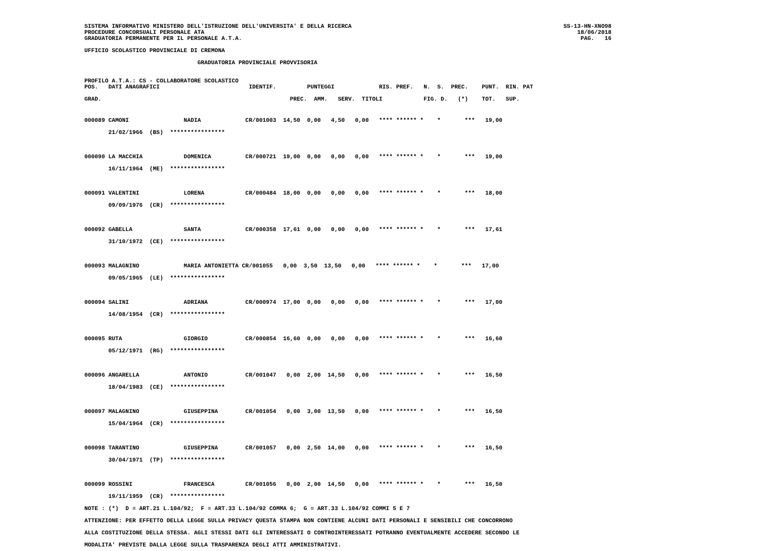SISTEMA INFORMATIVO MINISTERO DELL'ISTRUZIONE DELL'UNIVERSITA' E DELLA RICERCA
PROCEDURE CONCORSUALI PERSONALE ATA
GRADUATORIA PERMANENTE PER IL PERSONALE A.T.A.
SS-13-HN-XNO98
18/06/2018
PAG.   16
UFFICIO SCOLASTICO PROVINCIALE DI CREMONA
                                 GRADUATORIA PROVINCIALE PROVVISORIA
PROFILO A.T.A.: CS - COLLABORATORE SCOLASTICO
POS.   DATI ANAGRAFICI                          IDENTIF.         PUNTEGGI             RIS. PREF.   N.  S.  PREC.    PUNT.  RIN. PAT

GRAD.                                                       PREC.  AMM.   SERV.  TITOLI            FIG. D.   (*)    TOT.   SUP.
000089 CAMONI                NADIA             CR/001003  14,50  0,00   4,50   0,00   **** ****** *    *       ***   19,00
       21/02/1966  (BS)  ****************

000090 LA MACCHIA            DOMENICA          CR/000721  19,00  0,00   0,00   0,00   **** ****** *    *       ***   19,00
       16/11/1964  (ME)  ****************

000091 VALENTINI             LORENA            CR/000484  18,00  0,00   0,00   0,00   **** ****** *    *       ***   18,00
       09/09/1976  (CR)  ****************

000092 GABELLA               SANTA             CR/000358  17,61  0,00   0,00   0,00   **** ****** *    *       ***   17,61
       31/10/1972  (CE)  ****************

000093 MALAGNINO             MARIA ANTONIETTA CR/001055   0,00  3,50  13,50   0,00   **** ****** *    *       ***   17,00
       09/05/1965  (LE)  ****************

000094 SALINI                ADRIANA           CR/000974  17,00  0,00   0,00   0,00   **** ****** *    *       ***   17,00
       14/08/1954  (CR)  ****************

000095 RUTA                  GIORGIO           CR/000854  16,60  0,00   0,00   0,00   **** ****** *    *       ***   16,60
       05/12/1971  (RG)  ****************

000096 ANGARELLA             ANTONIO           CR/001047   0,00  2,00  14,50   0,00   **** ****** *    *       ***   16,50
       18/04/1983  (CE)  ****************

000097 MALAGNINO             GIUSEPPINA        CR/001054   0,00  3,00  13,50   0,00   **** ****** *    *       ***   16,50
       15/04/1964  (CR)  ****************

000098 TARANTINO             GIUSEPPINA        CR/001057   0,00  2,50  14,00   0,00   **** ****** *    *       ***   16,50
       30/04/1971  (TP)  ****************

000099 ROSSINI               FRANCESCA         CR/001056   0,00  2,00  14,50   0,00   **** ****** *    *       ***   16,50
       19/11/1959  (CR)  ****************
NOTE : (*)  D = ART.21 L.104/92;  F = ART.33 L.104/92 COMMA 6;  G = ART.33 L.104/92 COMMI 5 E 7
ATTENZIONE: PER EFFETTO DELLA LEGGE SULLA PRIVACY QUESTA STAMPA NON CONTIENE ALCUNI DATI PERSONALI E SENSIBILI CHE CONCORRONO
ALLA COSTITUZIONE DELLA STESSA. AGLI STESSI DATI GLI INTERESSATI O CONTROINTERESSATI POTRANNO EVENTUALMENTE ACCEDERE SECONDO LE
MODALITA' PREVISTE DALLA LEGGE SULLA TRASPARENZA DEGLI ATTI AMMINISTRATIVI.